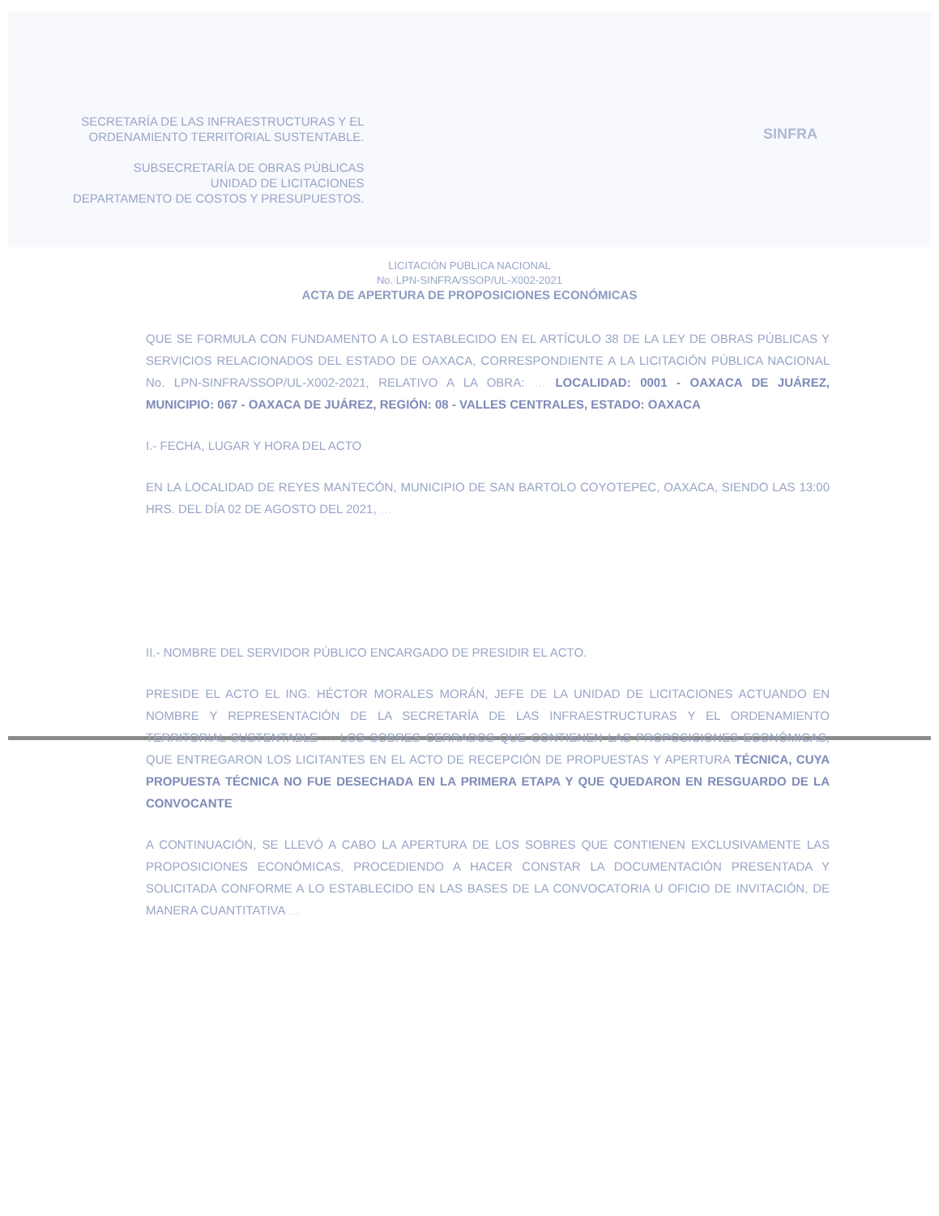SECRETARÍA DE LAS INFRAESTRUCTURAS Y EL
ORDENAMIENTO TERRITORIAL SUSTENTABLE.
SUBSECRETARÍA DE OBRAS PÚBLICAS
UNIDAD DE LICITACIONES
DEPARTAMENTO DE COSTOS Y PRESUPUESTOS.
SINFRA
LICITACIÓN PÚBLICA NACIONAL
No. LPN-SINFRA/SSOP/UL-X002-2021
ACTA DE APERTURA DE PROPOSICIONES ECONÓMICAS
QUE SE FORMULA CON FUNDAMENTO A LO ESTABLECIDO EN EL ARTÍCULO 38 DE LA LEY DE OBRAS PÚBLICAS Y SERVICIOS RELACIONADOS DEL ESTADO DE OAXACA, CORRESPONDIENTE A LA LICITACIÓN PÚBLICA NACIONAL No. LPN-SINFRA/SSOP/UL-X002-2021, RELATIVO A LA OBRA: … LOCALIDAD: 0001 - OAXACA DE JUÁREZ, MUNICIPIO: 067 - OAXACA DE JUÁREZ, REGIÓN: 08 - VALLES CENTRALES, ESTADO: OAXACA
I.- FECHA, LUGAR Y HORA DEL ACTO
EN LA LOCALIDAD DE REYES MANTECÓN, MUNICIPIO DE SAN BARTOLO COYOTEPEC, OAXACA, SIENDO LAS 13:00 HRS. DEL DÍA 02 DE AGOSTO DEL 2021, …
II.- NOMBRE DEL SERVIDOR PÚBLICO ENCARGADO DE PRESIDIR EL ACTO.
PRESIDE EL ACTO EL ING. HÉCTOR MORALES MORÁN, JEFE DE LA UNIDAD DE LICITACIONES ACTUANDO EN NOMBRE Y REPRESENTACIÓN DE LA SECRETARÍA DE LAS INFRAESTRUCTURAS Y EL ORDENAMIENTO TERRITORIAL SUSTENTABLE … LOS SOBRES CERRADOS QUE CONTIENEN LAS PROPOSICIONES ECONÓMICAS, QUE ENTREGARON LOS LICITANTES EN EL ACTO DE RECEPCIÓN DE PROPUESTAS Y APERTURA TÉCNICA, CUYA PROPUESTA TÉCNICA NO FUE DESECHADA EN LA PRIMERA ETAPA Y QUE QUEDARON EN RESGUARDO DE LA CONVOCANTE
A CONTINUACIÓN, SE LLEVÓ A CABO LA APERTURA DE LOS SOBRES QUE CONTIENEN EXCLUSIVAMENTE LAS PROPOSICIONES ECONÓMICAS, PROCEDIENDO A HACER CONSTAR LA DOCUMENTACIÓN PRESENTADA Y SOLICITADA CONFORME A LO ESTABLECIDO EN LAS BASES DE LA CONVOCATORIA U OFICIO DE INVITACIÓN, DE MANERA CUANTITATIVA …